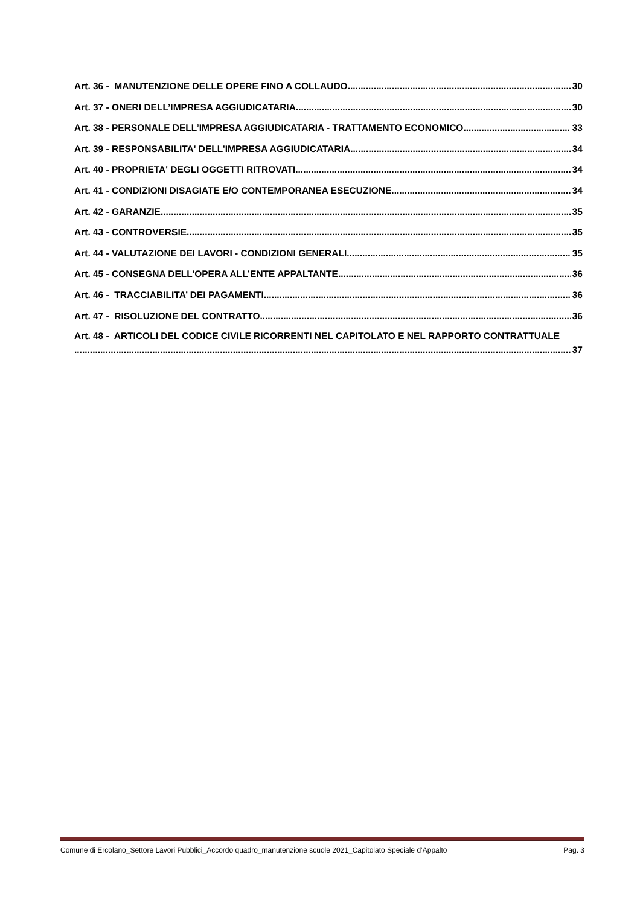Art. 36 - MANUTENZIONE DELLE OPERE FINO A COLLAUDO 30
Art. 37 - ONERI DELL’IMPRESA AGGIUDICATARIA 30
Art. 38 - PERSONALE DELL’IMPRESA AGGIUDICATARIA - TRATTAMENTO ECONOMICO 33
Art. 39 - RESPONSABILITA' DELL’IMPRESA AGGIUDICATARIA 34
Art. 40 - PROPRIETA' DEGLI OGGETTI RITROVATI 34
Art. 41 - CONDIZIONI DISAGIATE E/O CONTEMPORANEA ESECUZIONE 34
Art. 42 - GARANZIE 35
Art. 43 - CONTROVERSIE 35
Art. 44 - VALUTAZIONE DEI LAVORI - CONDIZIONI GENERALI 35
Art. 45 - CONSEGNA DELL’OPERA ALL’ENTE APPALTANTE 36
Art. 46 - TRACCIABILITA’ DEI PAGAMENTI 36
Art. 47 - RISOLUZIONE DEL CONTRATTO 36
Art. 48 - ARTICOLI DEL CODICE CIVILE RICORRENTI NEL CAPITOLATO E NEL RAPPORTO CONTRATTUALE
37
Comune di Ercolano_Settore Lavori Pubblici_Accordo quadro_manutenzione scuole 2021_Capitolato Speciale d’Appalto Pag. 3